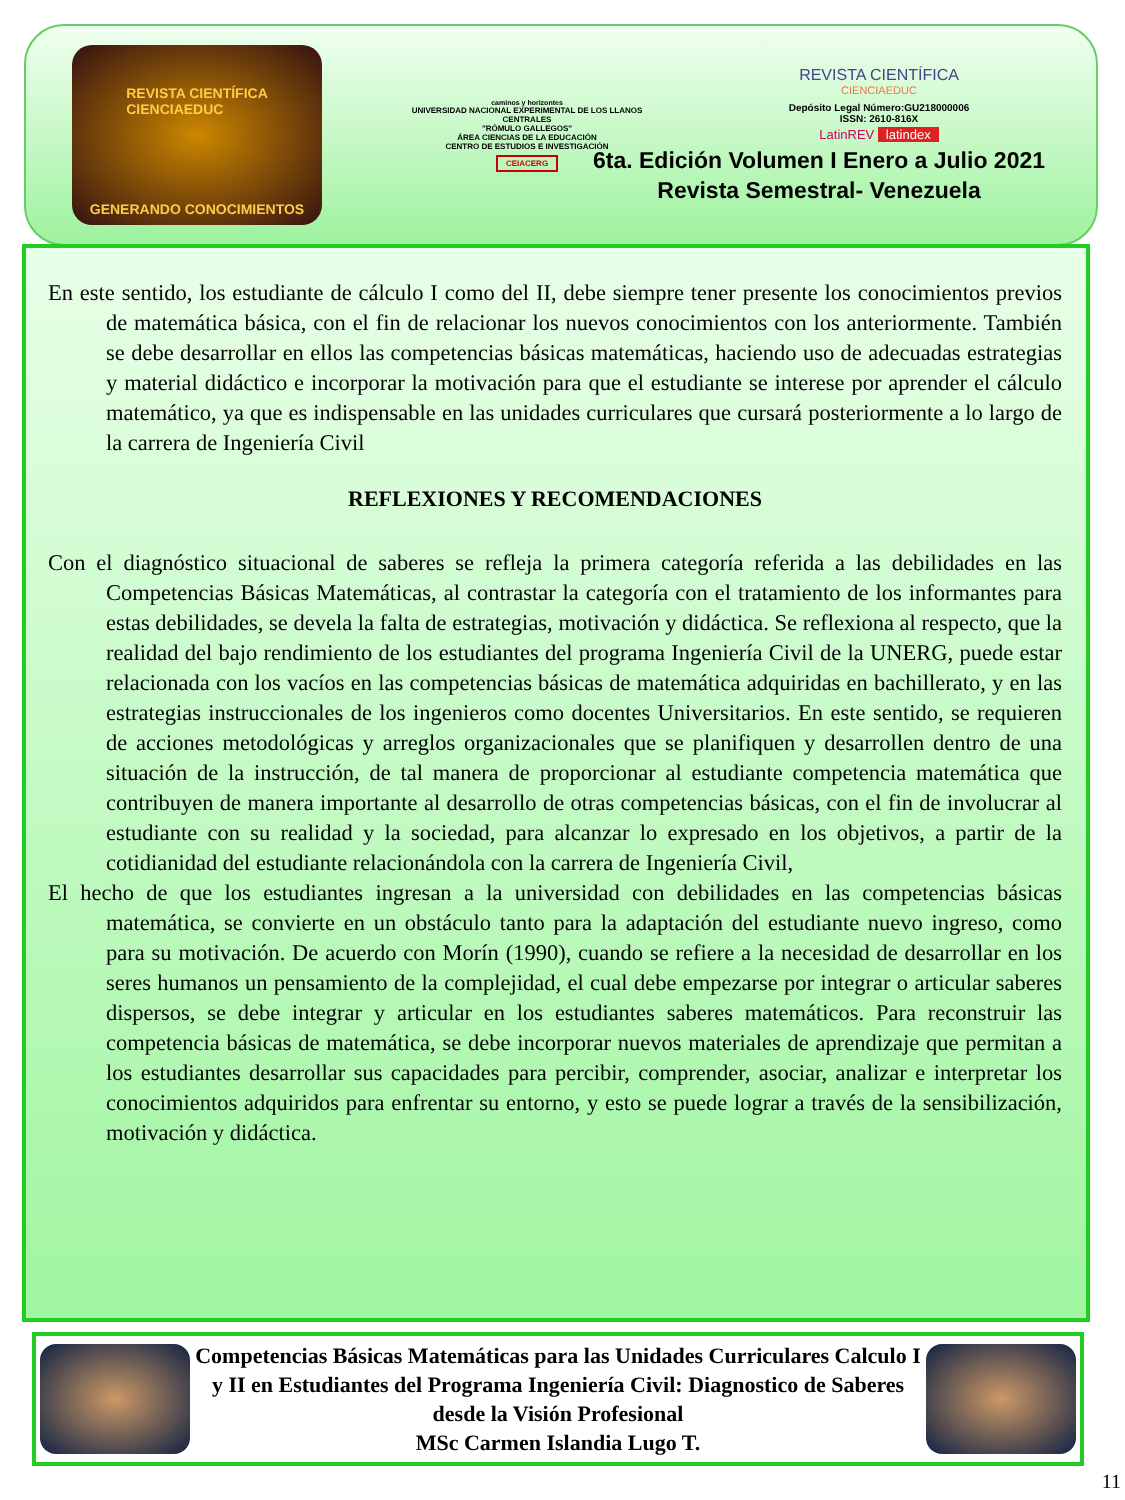REVISTA CIENTÍFICA
CIENCIAEDUC
GENERANDO CONOCIMIENTOS
caminos y horizontes
UNIVERSIDAD NACIONAL EXPERIMENTAL DE LOS LLANOS CENTRALES
"RÓMULO GALLEGOS"
ÁREA CIENCIAS DE LA EDUCACIÓN
CENTRO DE ESTUDIOS E INVESTIGACIÓN
CEIACERG
REVISTA CIENTÍFICA
CIENCIAEDUC
Depósito Legal Número:GU218000006
ISSN: 2610-816X
LatinREV latindex
6ta. Edición Volumen I Enero a Julio 2021
Revista Semestral- Venezuela
En este sentido, los estudiante de cálculo I como del II, debe siempre tener presente los conocimientos previos de matemática básica, con el fin de relacionar los nuevos conocimientos con los anteriormente. También se debe desarrollar en ellos las competencias básicas matemáticas, haciendo uso de adecuadas estrategias y material didáctico e incorporar la motivación para que el estudiante se interese por aprender el cálculo matemático, ya que es indispensable en las unidades curriculares que cursará posteriormente a lo largo de la carrera de Ingeniería Civil
REFLEXIONES Y RECOMENDACIONES
Con el diagnóstico situacional de saberes se refleja la primera categoría referida a las debilidades en las Competencias Básicas Matemáticas, al contrastar la categoría con el tratamiento de los informantes para estas debilidades, se devela la falta de estrategias, motivación y didáctica. Se reflexiona al respecto, que la realidad del bajo rendimiento de los estudiantes del programa Ingeniería Civil de la UNERG, puede estar relacionada con los vacíos en las competencias básicas de matemática adquiridas en bachillerato, y en las estrategias instruccionales de los ingenieros como docentes Universitarios. En este sentido, se requieren de acciones metodológicas y arreglos organizacionales que se planifiquen y desarrollen dentro de una situación de la instrucción, de tal manera de proporcionar al estudiante competencia matemática que contribuyen de manera importante al desarrollo de otras competencias básicas, con el fin de involucrar al estudiante con su realidad y la sociedad, para alcanzar lo expresado en los objetivos, a partir de la cotidianidad del estudiante relacionándola con la carrera de Ingeniería Civil,
El hecho de que los estudiantes ingresan a la universidad con debilidades en las competencias básicas matemática, se convierte en un obstáculo tanto para la adaptación del estudiante nuevo ingreso, como para su motivación. De acuerdo con Morín (1990), cuando se refiere a la necesidad de desarrollar en los seres humanos un pensamiento de la complejidad, el cual debe empezarse por integrar o articular saberes dispersos, se debe integrar y articular en los estudiantes saberes matemáticos. Para reconstruir las competencia básicas de matemática, se debe incorporar nuevos materiales de aprendizaje que permitan a los estudiantes desarrollar sus capacidades para percibir, comprender, asociar, analizar e interpretar los conocimientos adquiridos para enfrentar su entorno, y esto se puede lograr a través de la sensibilización, motivación y didáctica.
Competencias Básicas Matemáticas para las Unidades Curriculares Calculo I y II en Estudiantes del Programa Ingeniería Civil: Diagnostico de Saberes desde la Visión Profesional
MSc Carmen Islandia Lugo T.
11